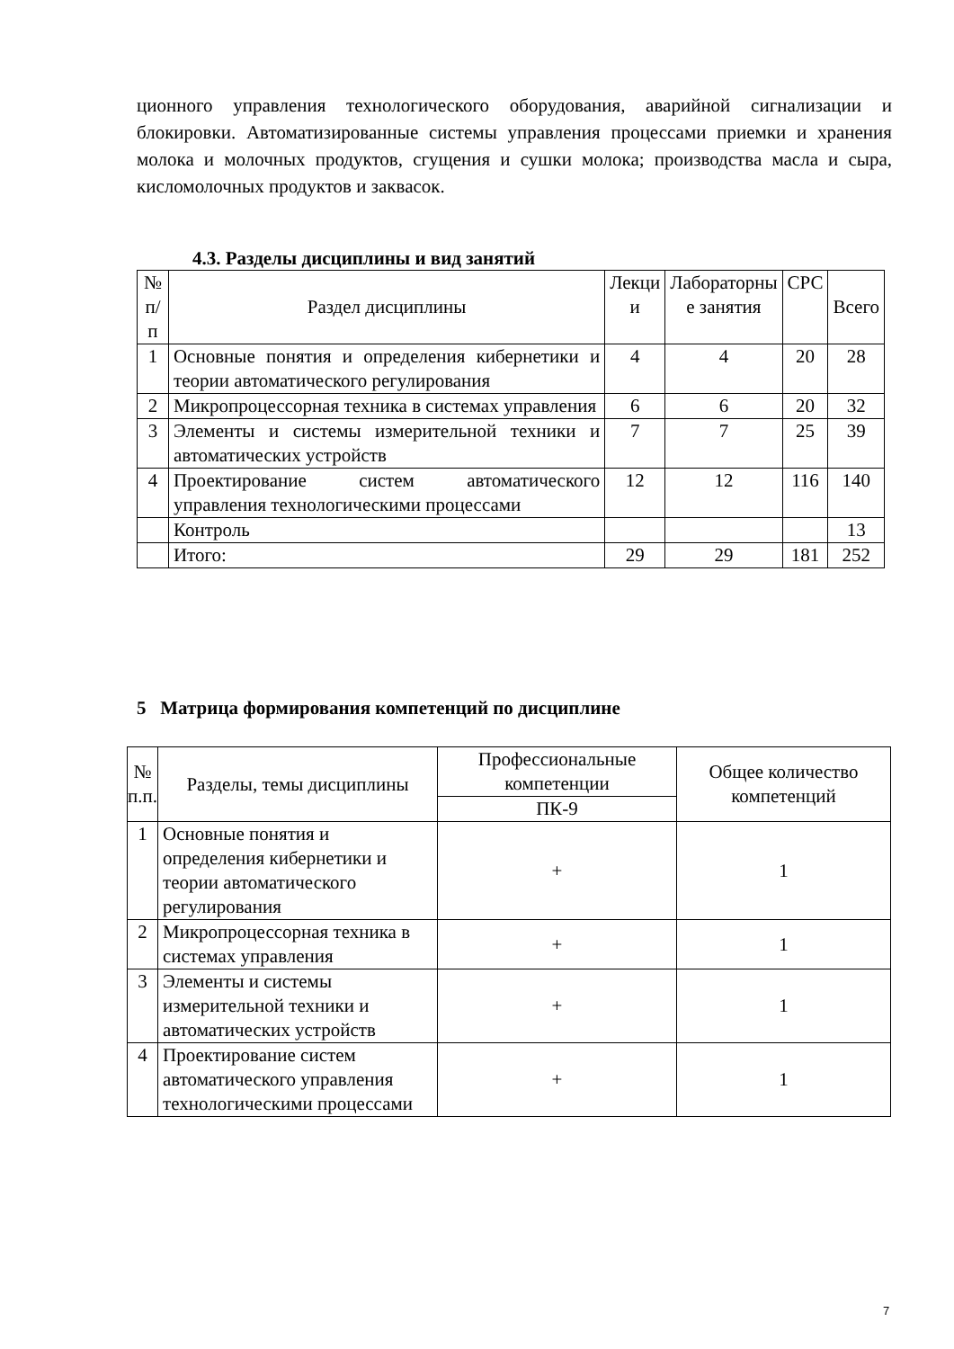ционного управления технологического оборудования, аварийной сигнализации и блокировки. Автоматизированные системы управления процессами приемки и хранения молока и молочных продуктов, сгущения и сушки молока; производства масла и сыра, кисломолочных продуктов и заквасок.
4.3. Разделы дисциплины и вид занятий
| № п/п | Раздел дисциплины | Лекци и | Лабораторны е занятия | СРС | Всего |
| --- | --- | --- | --- | --- | --- |
| 1 | Основные понятия и определения кибернетики и теории автоматического регулирования | 4 | 4 | 20 | 28 |
| 2 | Микропроцессорная техника в системах управления | 6 | 6 | 20 | 32 |
| 3 | Элементы и системы измерительной техники и автоматических устройств | 7 | 7 | 25 | 39 |
| 4 | Проектирование систем автоматического управления технологическими процессами | 12 | 12 | 116 | 140 |
| | Контроль | | | | 13 |
| | Итого: | 29 | 29 | 181 | 252 |
5 Матрица формирования компетенций по дисциплине
| № п.п. | Разделы, темы дисциплины | Профессиональные компетенции | Общее количество компетенций |
| --- | --- | --- | --- |
| | | ПК-9 | |
| 1 | Основные понятия и определения кибернетики и теории автоматического регулирования | + | 1 |
| 2 | Микропроцессорная техника в системах управления | + | 1 |
| 3 | Элементы и системы измерительной техники и автоматических устройств | + | 1 |
| 4 | Проектирование систем автоматического управления технологическими процессами | + | 1 |
7